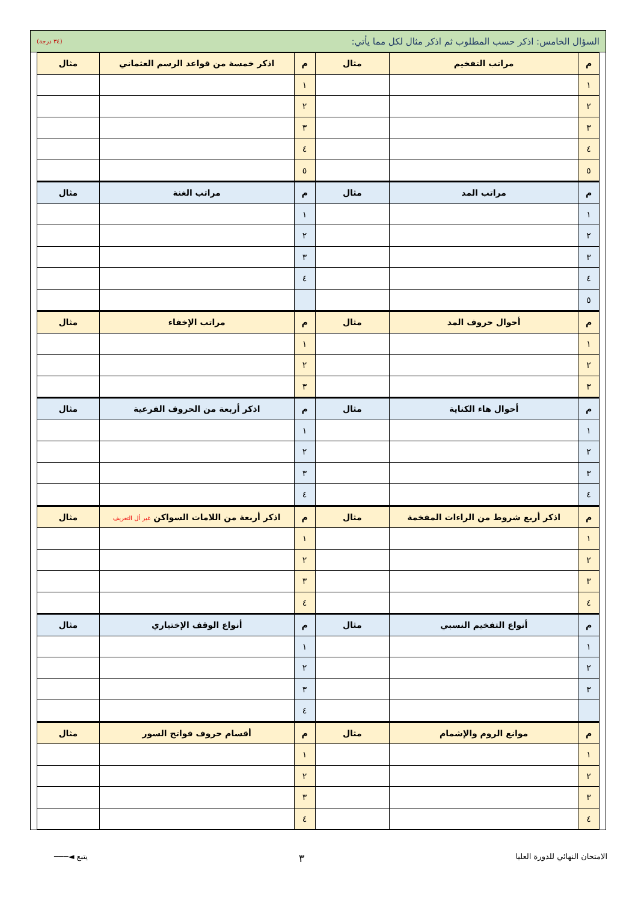السؤال الخامس: اذكر حسب المطلوب ثم اذكر مثال لكل مما يأتي: (٣٤ درجة)
| م | مراتب التفخيم | مثال | م | اذكر خمسة من قواعد الرسم العثماني | مثال |
| --- | --- | --- | --- | --- | --- |
| ١ | | | ١ | | |
| ٢ | | | ٢ | | |
| ٣ | | | ٣ | | |
| ٤ | | | ٤ | | |
| ٥ | | | ٥ | | |
| م | مراتب المد | مثال | م | مراتب الغنة | مثال |
| ١ | | | ١ | | |
| ٢ | | | ٢ | | |
| ٣ | | | ٣ | | |
| ٤ | | | ٤ | | |
| ٥ | | | | | |
| م | أحوال حروف المد | مثال | م | مراتب الإخفاء | مثال |
| ١ | | | ١ | | |
| ٢ | | | ٢ | | |
| ٣ | | | ٣ | | |
| م | أحوال هاء الكناية | مثال | م | اذكر أربعة من الحروف الفرعية | مثال |
| ١ | | | ١ | | |
| ٢ | | | ٢ | | |
| ٣ | | | ٣ | | |
| ٤ | | | ٤ | | |
| م | اذكر أربع شروط من الراءات المفخمة | مثال | م | اذكر أربعة من اللامات السواكن غير أل التعريف | مثال |
| ١ | | | ١ | | |
| ٢ | | | ٢ | | |
| ٣ | | | ٣ | | |
| ٤ | | | ٤ | | |
| م | أنواع التفخيم النسبي | مثال | م | أنواع الوقف الإختياري | مثال |
| ١ | | | ١ | | |
| ٢ | | | ٢ | | |
| ٣ | | | ٣ | | |
| | | | ٤ | | |
| م | موانع الروم والإشمام | مثال | م | أقسام حروف فواتح السور | مثال |
| ١ | | | ١ | | |
| ٢ | | | ٢ | | |
| ٣ | | | ٣ | | |
| ٤ | | | ٤ | | |
الامتحان النهائي للدورة العليا ٣ يتبع ◄───